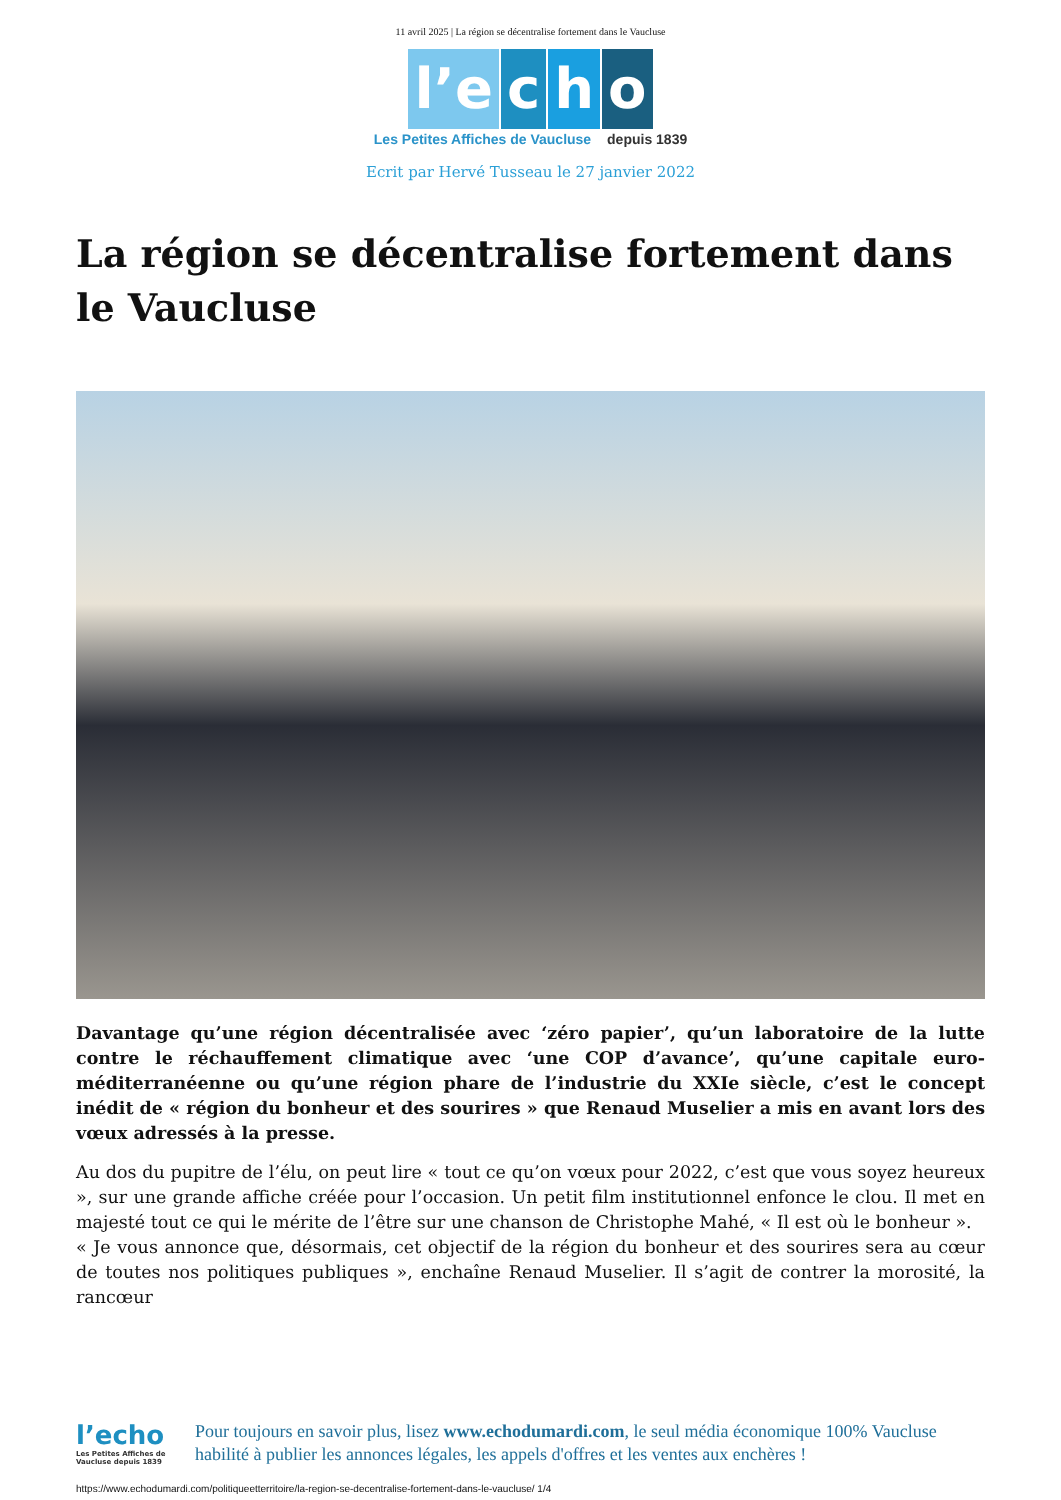11 avril 2025 | La région se décentralise fortement dans le Vaucluse
l’e c h o
Les Petites Affiches de Vaucluse depuis 1839
Ecrit par Hervé Tusseau le 27 janvier 2022
La région se décentralise fortement dans le Vaucluse
Davantage qu’une région décentralisée avec ‘zéro papier’, qu’un laboratoire de la lutte contre le réchauffement climatique avec ‘une COP d’avance’, qu’une capitale euro-méditerranéenne ou qu’une région phare de l’industrie du XXIe siècle, c’est le concept inédit de « région du bonheur et des sourires » que Renaud Muselier a mis en avant lors des vœux adressés à la presse.
Au dos du pupitre de l’élu, on peut lire « tout ce qu’on vœux pour 2022, c’est que vous soyez heureux », sur une grande affiche créée pour l’occasion. Un petit film institutionnel enfonce le clou. Il met en majesté tout ce qui le mérite de l’être sur une chanson de Christophe Mahé, « Il est où le bonheur ».
« Je vous annonce que, désormais, cet objectif de la région du bonheur et des sourires sera au cœur de toutes nos politiques publiques », enchaîne Renaud Muselier. Il s’agit de contrer la morosité, la rancœur
l’echo
Les Petites Affiches de Vaucluse depuis 1839
Pour toujours en savoir plus, lisez www.echodumardi.com, le seul média économique 100% Vaucluse habilité à publier les annonces légales, les appels d'offres et les ventes aux enchères !
https://www.echodumardi.com/politiqueetterritoire/la-region-se-decentralise-fortement-dans-le-vaucluse/ 1/4